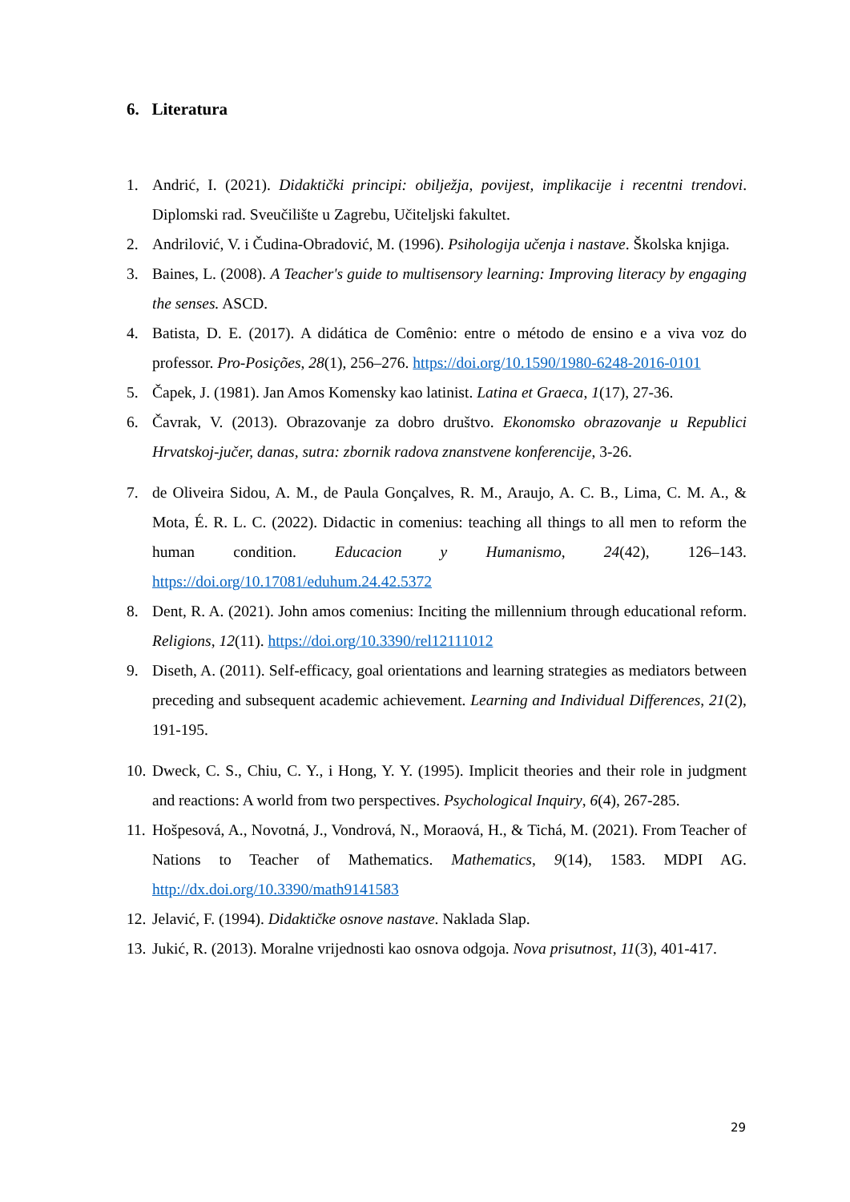6. Literatura
1. Andrić, I. (2021). Didaktički principi: obilježja, povijest, implikacije i recentni trendovi. Diplomski rad. Sveučilište u Zagrebu, Učiteljski fakultet.
2. Andrilović, V. i Čudina-Obradović, M. (1996). Psihologija učenja i nastave. Školska knjiga.
3. Baines, L. (2008). A Teacher's guide to multisensory learning: Improving literacy by engaging the senses. ASCD.
4. Batista, D. E. (2017). A didática de Comênio: entre o método de ensino e a viva voz do professor. Pro-Posições, 28(1), 256–276. https://doi.org/10.1590/1980-6248-2016-0101
5. Čapek, J. (1981). Jan Amos Komensky kao latinist. Latina et Graeca, 1(17), 27-36.
6. Čavrak, V. (2013). Obrazovanje za dobro društvo. Ekonomsko obrazovanje u Republici Hrvatskoj-jučer, danas, sutra: zbornik radova znanstvene konferencije, 3-26.
7. de Oliveira Sidou, A. M., de Paula Gonçalves, R. M., Araujo, A. C. B., Lima, C. M. A., & Mota, É. R. L. C. (2022). Didactic in comenius: teaching all things to all men to reform the human condition. Educacion y Humanismo, 24(42), 126–143. https://doi.org/10.17081/eduhum.24.42.5372
8. Dent, R. A. (2021). John amos comenius: Inciting the millennium through educational reform. Religions, 12(11). https://doi.org/10.3390/rel12111012
9. Diseth, A. (2011). Self-efficacy, goal orientations and learning strategies as mediators between preceding and subsequent academic achievement. Learning and Individual Differences, 21(2), 191-195.
10. Dweck, C. S., Chiu, C. Y., i Hong, Y. Y. (1995). Implicit theories and their role in judgment and reactions: A world from two perspectives. Psychological Inquiry, 6(4), 267-285.
11. Hošpesová, A., Novotná, J., Vondrová, N., Moraová, H., & Tichá, M. (2021). From Teacher of Nations to Teacher of Mathematics. Mathematics, 9(14), 1583. MDPI AG. http://dx.doi.org/10.3390/math9141583
12. Jelavić, F. (1994). Didaktičke osnove nastave. Naklada Slap.
13. Jukić, R. (2013). Moralne vrijednosti kao osnova odgoja. Nova prisutnost, 11(3), 401-417.
29